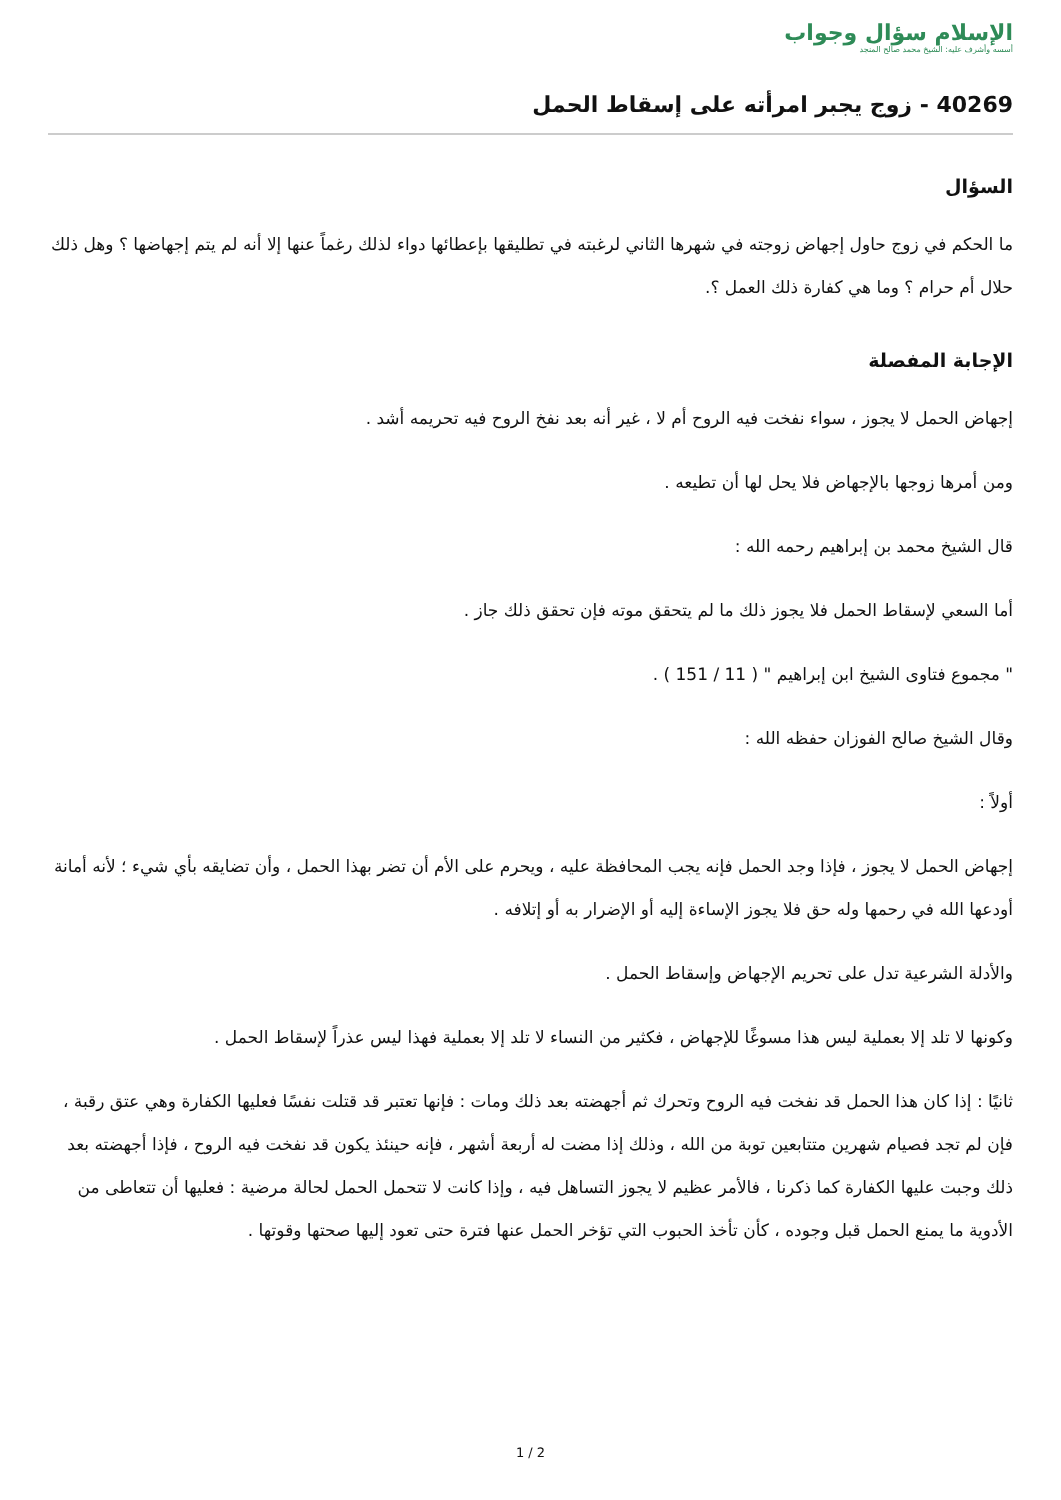الإسلام سؤال وجواب
أسسه وأشرف عليه: الشيخ محمد صالح المنجد
40269 - زوج يجبر امرأته على إسقاط الحمل
السؤال
ما الحكم في زوج حاول إجهاض زوجته في شهرها الثاني لرغبته في تطليقها بإعطائها دواء لذلك رغماً عنها إلا أنه لم يتم إجهاضها ؟ وهل ذلك حلال أم حرام ؟ وما هي كفارة ذلك العمل ؟.
الإجابة المفصلة
إجهاض الحمل لا يجوز ، سواء نفخت فيه الروح أم لا ، غير أنه بعد نفخ الروح فيه تحريمه أشد .
ومن أمرها زوجها بالإجهاض فلا يحل لها أن تطيعه .
قال الشيخ محمد بن إبراهيم رحمه الله :
أما السعي لإسقاط الحمل فلا يجوز ذلك ما لم يتحقق موته فإن تحقق ذلك جاز .
" مجموع فتاوى الشيخ ابن إبراهيم " ( 11 / 151 ) .
وقال الشيخ صالح الفوزان حفظه الله :
أولاً :
إجهاض الحمل لا يجوز ، فإذا وجد الحمل فإنه يجب المحافظة عليه ، ويحرم على الأم أن تضر بهذا الحمل ، وأن تضايقه بأي شيء ؛ لأنه أمانة أودعها الله في رحمها وله حق فلا يجوز الإساءة إليه أو الإضرار به أو إتلافه .
والأدلة الشرعية تدل على تحريم الإجهاض وإسقاط الحمل .
وكونها لا تلد إلا بعملية ليس هذا مسوغًا للإجهاض ، فكثير من النساء لا تلد إلا بعملية فهذا ليس عذراً لإسقاط الحمل .
ثانيًا : إذا كان هذا الحمل قد نفخت فيه الروح وتحرك ثم أجهضته بعد ذلك ومات : فإنها تعتبر قد قتلت نفسًا فعليها الكفارة وهي عتق رقبة ، فإن لم تجد فصيام شهرين متتابعين توبة من الله ، وذلك إذا مضت له أربعة أشهر ، فإنه حينئذ يكون قد نفخت فيه الروح ، فإذا أجهضته بعد ذلك وجبت عليها الكفارة كما ذكرنا ، فالأمر عظيم لا يجوز التساهل فيه ، وإذا كانت لا تتحمل الحمل لحالة مرضية : فعليها أن تتعاطى من الأدوية ما يمنع الحمل قبل وجوده ، كأن تأخذ الحبوب التي تؤخر الحمل عنها فترة حتى تعود إليها صحتها وقوتها .
1 / 2